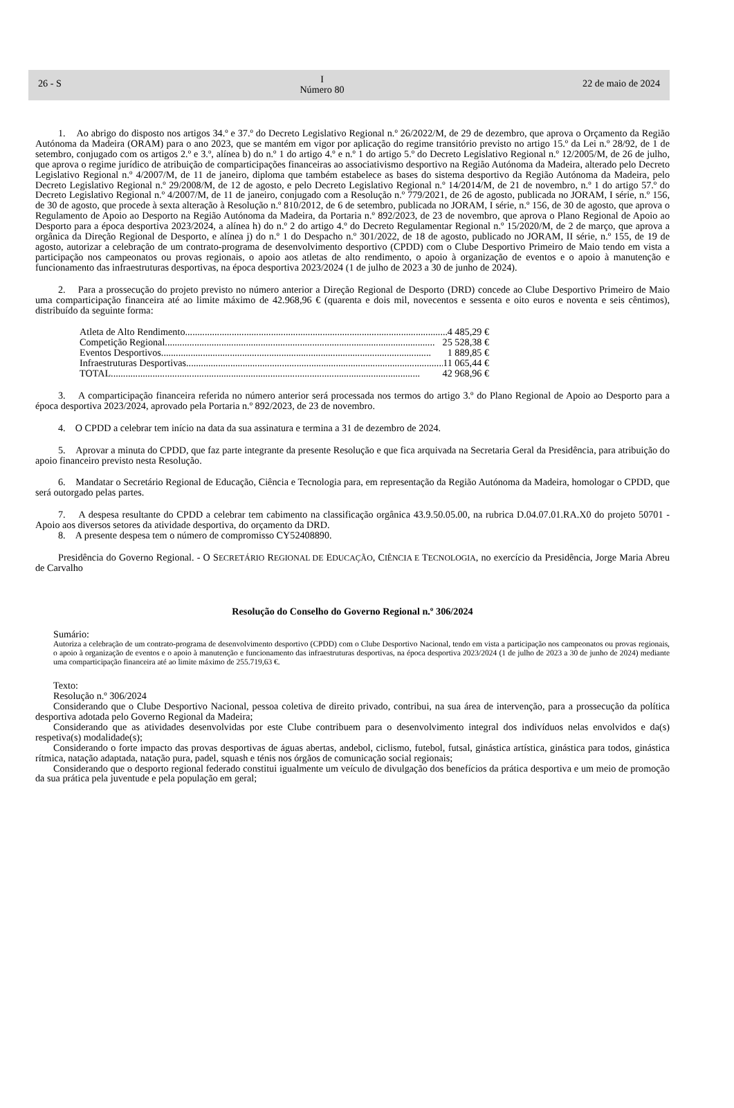26 - S I
Número 80
22 de maio de 2024
1. Ao abrigo do disposto nos artigos 34.º e 37.º do Decreto Legislativo Regional n.º 26/2022/M, de 29 de dezembro, que aprova o Orçamento da Região Autónoma da Madeira (ORAM) para o ano 2023, que se mantém em vigor por aplicação do regime transitório previsto no artigo 15.º da Lei n.º 28/92, de 1 de setembro, conjugado com os artigos 2.º e 3.º, alínea b) do n.º 1 do artigo 4.º e n.º 1 do artigo 5.º do Decreto Legislativo Regional n.º 12/2005/M, de 26 de julho, que aprova o regime jurídico de atribuição de comparticipações financeiras ao associativismo desportivo na Região Autónoma da Madeira, alterado pelo Decreto Legislativo Regional n.º 4/2007/M, de 11 de janeiro, diploma que também estabelece as bases do sistema desportivo da Região Autónoma da Madeira, pelo Decreto Legislativo Regional n.º 29/2008/M, de 12 de agosto, e pelo Decreto Legislativo Regional n.º 14/2014/M, de 21 de novembro, n.º 1 do artigo 57.º do Decreto Legislativo Regional n.º 4/2007/M, de 11 de janeiro, conjugado com a Resolução n.º 779/2021, de 26 de agosto, publicada no JORAM, I série, n.º 156, de 30 de agosto, que procede à sexta alteração à Resolução n.º 810/2012, de 6 de setembro, publicada no JORAM, I série, n.º 156, de 30 de agosto, que aprova o Regulamento de Apoio ao Desporto na Região Autónoma da Madeira, da Portaria n.º 892/2023, de 23 de novembro, que aprova o Plano Regional de Apoio ao Desporto para a época desportiva 2023/2024, a alínea h) do n.º 2 do artigo 4.º do Decreto Regulamentar Regional n.º 15/2020/M, de 2 de março, que aprova a orgânica da Direção Regional de Desporto, e alínea j) do n.º 1 do Despacho n.º 301/2022, de 18 de agosto, publicado no JORAM, II série, n.º 155, de 19 de agosto, autorizar a celebração de um contrato-programa de desenvolvimento desportivo (CPDD) com o Clube Desportivo Primeiro de Maio tendo em vista a participação nos campeonatos ou provas regionais, o apoio aos atletas de alto rendimento, o apoio à organização de eventos e o apoio à manutenção e funcionamento das infraestruturas desportivas, na época desportiva 2023/2024 (1 de julho de 2023 a 30 de junho de 2024).
2. Para a prossecução do projeto previsto no número anterior a Direção Regional de Desporto (DRD) concede ao Clube Desportivo Primeiro de Maio uma comparticipação financeira até ao limite máximo de 42.968,96 € (quarenta e dois mil, novecentos e sessenta e oito euros e noventa e seis cêntimos), distribuído da seguinte forma:
Atleta de Alto Rendimento .............................................................................................................. 4 485,29 €
Competição Regional.............................................................................................................. 25 528,38 €
Eventos Desportivos .............................................................................................................. 1 889,85 €
Infraestruturas Desportivas .............................................................................................................. 11 065,44 €
TOTAL .............................................................................................................................. 42 968,96 €
3. A comparticipação financeira referida no número anterior será processada nos termos do artigo 3.º do Plano Regional de Apoio ao Desporto para a época desportiva 2023/2024, aprovado pela Portaria n.º 892/2023, de 23 de novembro.
4. O CPDD a celebrar tem início na data da sua assinatura e termina a 31 de dezembro de 2024.
5. Aprovar a minuta do CPDD, que faz parte integrante da presente Resolução e que fica arquivada na Secretaria Geral da Presidência, para atribuição do apoio financeiro previsto nesta Resolução.
6. Mandatar o Secretário Regional de Educação, Ciência e Tecnologia para, em representação da Região Autónoma da Madeira, homologar o CPDD, que será outorgado pelas partes.
7. A despesa resultante do CPDD a celebrar tem cabimento na classificação orgânica 43.9.50.05.00, na rubrica D.04.07.01.RA.X0 do projeto 50701 - Apoio aos diversos setores da atividade desportiva, do orçamento da DRD.
8. A presente despesa tem o número de compromisso CY52408890.
Presidência do Governo Regional. - O SECRETÁRIO REGIONAL DE EDUCAÇÃO, CIÊNCIA E TECNOLOGIA, no exercício da Presidência, Jorge Maria Abreu de Carvalho
Resolução do Conselho do Governo Regional n.º 306/2024
Sumário:
Autoriza a celebração de um contrato-programa de desenvolvimento desportivo (CPDD) com o Clube Desportivo Nacional, tendo em vista a participação nos campeonatos ou provas regionais, o apoio à organização de eventos e o apoio à manutenção e funcionamento das infraestruturas desportivas, na época desportiva 2023/2024 (1 de julho de 2023 a 30 de junho de 2024) mediante uma comparticipação financeira até ao limite máximo de 255.719,63 €.
Texto:
Resolução n.º 306/2024
Considerando que o Clube Desportivo Nacional, pessoa coletiva de direito privado, contribui, na sua área de intervenção, para a prossecução da política desportiva adotada pelo Governo Regional da Madeira;
Considerando que as atividades desenvolvidas por este Clube contribuem para o desenvolvimento integral dos indivíduos nelas envolvidos e da(s) respetiva(s) modalidade(s);
Considerando o forte impacto das provas desportivas de águas abertas, andebol, ciclismo, futebol, futsal, ginástica artística, ginástica para todos, ginástica rítmica, natação adaptada, natação pura, padel, squash e ténis nos órgãos de comunicação social regionais;
Considerando que o desporto regional federado constitui igualmente um veículo de divulgação dos benefícios da prática desportiva e um meio de promoção da sua prática pela juventude e pela população em geral;